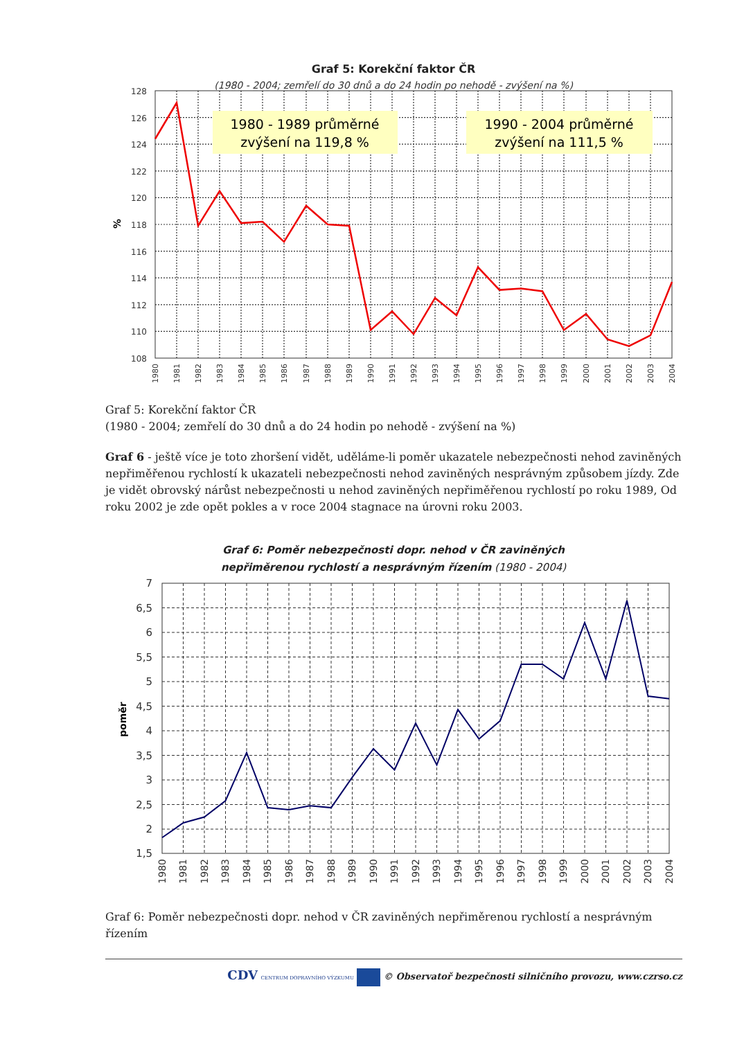Graf 5: Korekční faktor ČR
(1980 - 2004; zemřelí do 30 dnů a do 24 hodin po nehodě - zvýšení na %)
1980 - 1989 průměrné
zvýšení na 119,8 %
1990 - 2004 průměrné
zvýšení na 111,5 %
128
126
124
122
120
118
116
114
112
110
108
%
1980
1981
1982
1983
1984
1985
1986
1987
1988
1989
1990
1991
1992
1993
1994
1995
1996
1997
1998
1999
2000
2001
2002
2003
2004
Graf 5: Korekční faktor ČR
(1980 - 2004; zemřelí do 30 dnů a do 24 hodin po nehodě - zvýšení na %)
Graf 6 - ještě více je toto zhoršení vidět, uděláme-li poměr ukazatele nebezpečnosti nehod zaviněných nepřiměřenou rychlostí k ukazateli nebezpečnosti nehod zaviněných nesprávným způsobem jízdy. Zde je vidět obrovský nárůst nebezpečnosti u nehod zaviněných nepřiměřenou rychlostí po roku 1989, Od roku 2002 je zde opět pokles a v roce 2004 stagnace na úrovni roku 2003.
Graf 6: Poměr nebezpečnosti dopr. nehod v ČR zaviněných
nepřiměrenou rychlostí a nesprávným řízením (1980 - 2004)
7
6,5
6
5,5
5
4,5
4
3,5
3
2,5
2
1,5
poměr
1980
1981
1982
1983
1984
1985
1986
1987
1988
1989
1990
1991
1992
1993
1994
1995
1996
1997
1998
1999
2000
2001
2002
2003
2004
Graf 6: Poměr nebezpečnosti dopr. nehod v ČR zaviněných nepřiměrenou rychlostí a nesprávným řízením
CDV CENTRUM DOPRAVNÍHO VÝZKUMU © Observatoř bezpečnosti silničního provozu, www.czrso.cz